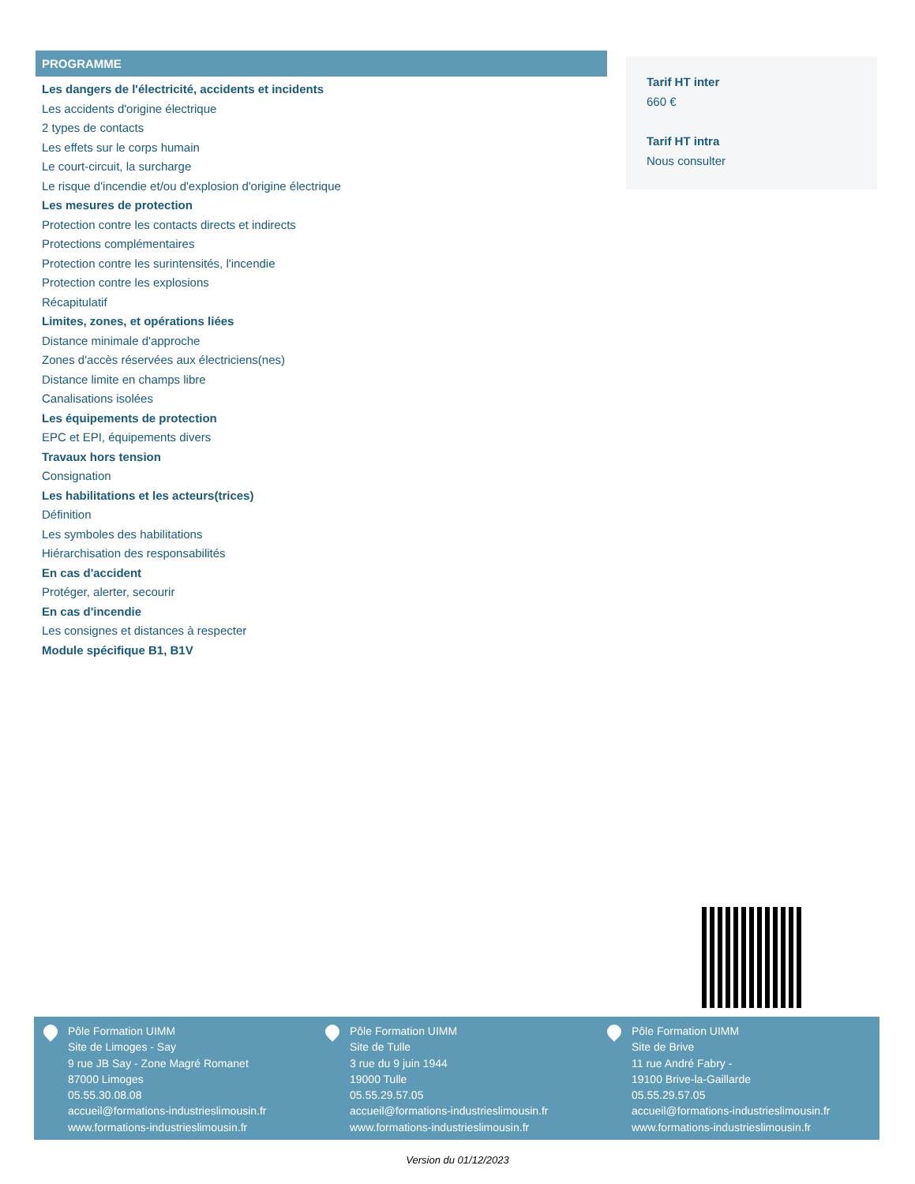PROGRAMME
Les dangers de l'électricité, accidents et incidents
Les accidents d'origine électrique
2 types de contacts
Les effets sur le corps humain
Le court-circuit, la surcharge
Le risque d'incendie et/ou d'explosion d'origine électrique
Les mesures de protection
Protection contre les contacts directs et indirects
Protections complémentaires
Protection contre les surintensités, l'incendie
Protection contre les explosions
Récapitulatif
Limites, zones, et opérations liées
Distance minimale d'approche
Zones d'accès réservées aux électriciens(nes)
Distance limite en champs libre
Canalisations isolées
Les équipements de protection
EPC et EPI, équipements divers
Travaux hors tension
Consignation
Les habilitations et les acteurs(trices)
Définition
Les symboles des habilitations
Hiérarchisation des responsabilités
En cas d'accident
Protéger, alerter, secourir
En cas d'incendie
Les consignes et distances à respecter
Module spécifique B1, B1V
Tarif HT inter
660 €
Tarif HT intra
Nous consulter
Pôle Formation UIMM
Site de Limoges - Say
9 rue JB Say - Zone Magré Romanet
87000 Limoges
05.55.30.08.08
accueil@formations-industrieslimousin.fr
www.formations-industrieslimousin.fr
Pôle Formation UIMM
Site de Tulle
3 rue du 9 juin 1944
19000 Tulle
05.55.29.57.05
accueil@formations-industrieslimousin.fr
www.formations-industrieslimousin.fr
Pôle Formation UIMM
Site de Brive
11 rue André Fabry -
19100 Brive-la-Gaillarde
05.55.29.57.05
accueil@formations-industrieslimousin.fr
www.formations-industrieslimousin.fr
Version du 01/12/2023